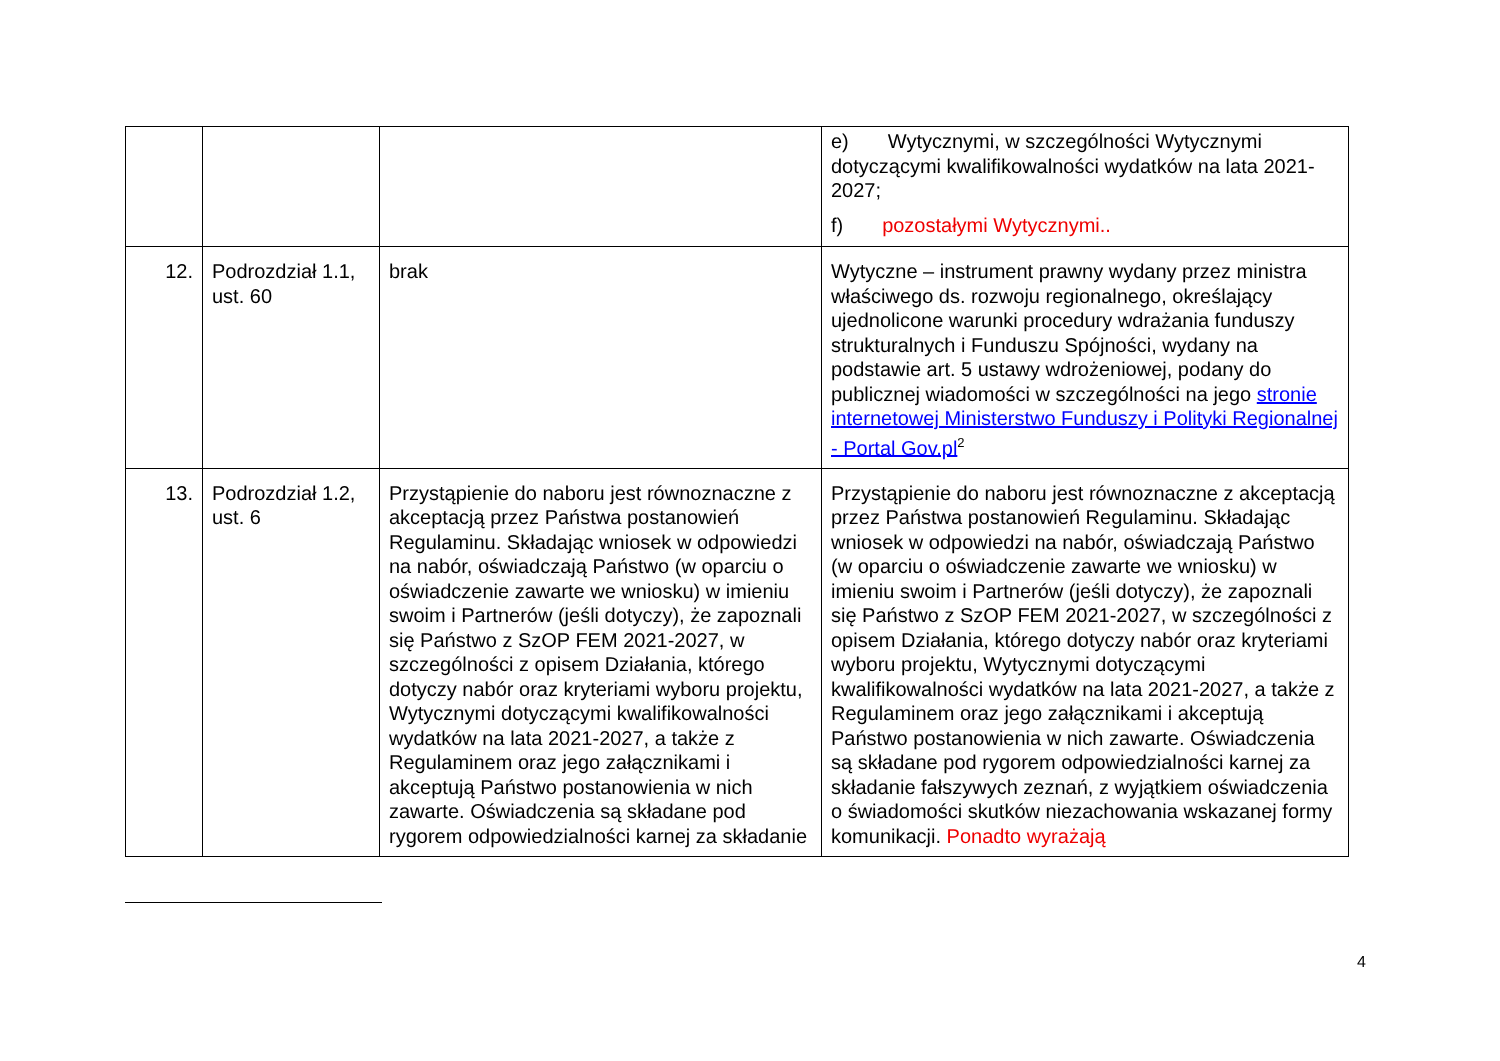| | | | e) Wytycznymi, w szczególności Wytycznymi dotyczącymi kwalifikowalności wydatków na lata 2021-2027; f) pozostałymi Wytycznymi.. |
| 12. | Podrozdział 1.1, ust. 60 | brak | Wytyczne – instrument prawny wydany przez ministra właściwego ds. rozwoju regionalnego, określający ujednolicone warunki procedury wdrażania funduszy strukturalnych i Funduszu Spójności, wydany na podstawie art. 5 ustawy wdrożeniowej, podany do publicznej wiadomości w szczególności na jego stronie internetowej Ministerstwo Funduszy i Polityki Regionalnej - Portal Gov.pl<sup>2</sup> |
| 13. | Podrozdział 1.2, ust. 6 | Przystąpienie do naboru jest równoznaczne z akceptacją przez Państwa postanowień Regulaminu. Składając wniosek w odpowiedzi na nabór, oświadczają Państwo (w oparciu o oświadczenie zawarte we wniosku) w imieniu swoim i Partnerów (jeśli dotyczy), że zapoznali się Państwo z SzOP FEM 2021-2027, w szczególności z opisem Działania, którego dotyczy nabór oraz kryteriami wyboru projektu, Wytycznymi dotyczącymi kwalifikowalności wydatków na lata 2021-2027, a także z Regulaminem oraz jego załącznikami i akceptują Państwo postanowienia w nich zawarte. Oświadczenia są składane pod rygorem odpowiedzialności karnej za składanie | Przystąpienie do naboru jest równoznaczne z akceptacją przez Państwa postanowień Regulaminu. Składając wniosek w odpowiedzi na nabór, oświadczają Państwo (w oparciu o oświadczenie zawarte we wniosku) w imieniu swoim i Partnerów (jeśli dotyczy), że zapoznali się Państwo z SzOP FEM 2021-2027, w szczególności z opisem Działania, którego dotyczy nabór oraz kryteriami wyboru projektu, Wytycznymi dotyczącymi kwalifikowalności wydatków na lata 2021-2027, a także z Regulaminem oraz jego załącznikami i akceptują Państwo postanowienia w nich zawarte. Oświadczenia są składane pod rygorem odpowiedzialności karnej za składanie fałszywych zeznań, z wyjątkiem oświadczenia o świadomości skutków niezachowania wskazanej formy komunikacji. Ponadto wyrażają |
4